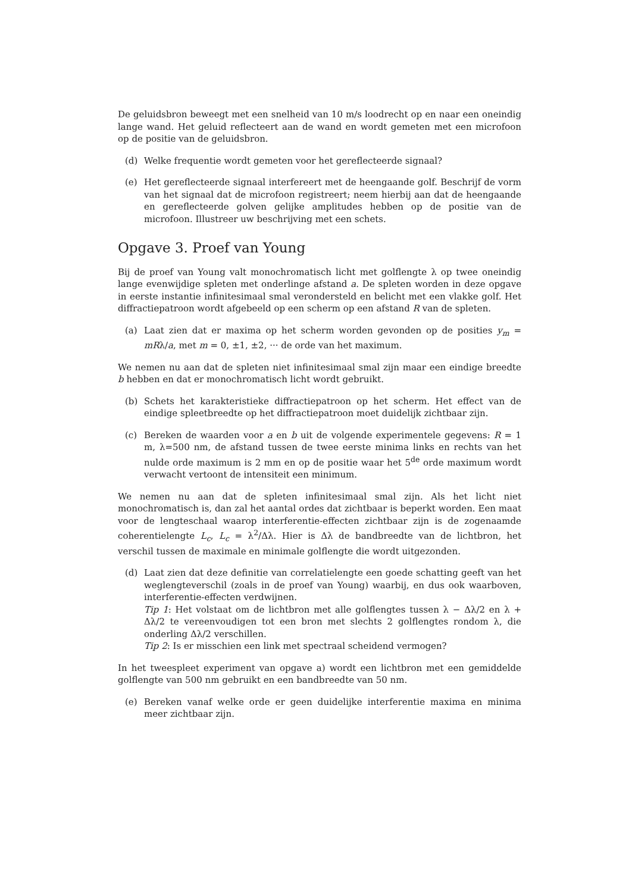De geluidsbron beweegt met een snelheid van 10 m/s loodrecht op en naar een oneindig lange wand. Het geluid reflecteert aan de wand en wordt gemeten met een microfoon op de positie van de geluidsbron.
(d) Welke frequentie wordt gemeten voor het gereflecteerde signaal?
(e) Het gereflecteerde signaal interfereert met de heengaande golf. Beschrijf de vorm van het signaal dat de microfoon registreert; neem hierbij aan dat de heengaande en gereflecteerde golven gelijke amplitudes hebben op de positie van de microfoon. Illustreer uw beschrijving met een schets.
Opgave 3. Proef van Young
Bij de proef van Young valt monochromatisch licht met golflengte λ op twee oneindig lange evenwijdige spleten met onderlinge afstand a. De spleten worden in deze opgave in eerste instantie infinitesimaal smal verondersteld en belicht met een vlakke golf. Het diffractiepatroon wordt afgebeeld op een scherm op een afstand R van de spleten.
(a) Laat zien dat er maxima op het scherm worden gevonden op de posities y<sub>m</sub> = mRλ/a, met m = 0, ±1, ±2, ··· de orde van het maximum.
We nemen nu aan dat de spleten niet infinitesimaal smal zijn maar een eindige breedte b hebben en dat er monochromatisch licht wordt gebruikt.
(b) Schets het karakteristieke diffractiepatroon op het scherm. Het effect van de eindige spleetbreedte op het diffractiepatroon moet duidelijk zichtbaar zijn.
(c) Bereken de waarden voor a en b uit de volgende experimentele gegevens: R = 1 m, λ=500 nm, de afstand tussen de twee eerste minima links en rechts van het nulde orde maximum is 2 mm en op de positie waar het 5<sup>de</sup> orde maximum wordt verwacht vertoont de intensiteit een minimum.
We nemen nu aan dat de spleten infinitesimaal smal zijn. Als het licht niet monochromatisch is, dan zal het aantal ordes dat zichtbaar is beperkt worden. Een maat voor de lengteschaal waarop interferentie-effecten zichtbaar zijn is de zogenaamde coherentielengte L<sub>c</sub>, L<sub>c</sub> = λ<sup>2</sup>/Δλ. Hier is Δλ de bandbreedte van de lichtbron, het verschil tussen de maximale en minimale golflengte die wordt uitgezonden.
(d) Laat zien dat deze definitie van correlatielengte een goede schatting geeft van het weglengteverschil (zoals in de proef van Young) waarbij, en dus ook waarboven, interferentie-effecten verdwijnen.
Tip 1: Het volstaat om de lichtbron met alle golflengtes tussen λ − Δλ/2 en λ + Δλ/2 te vereenvoudigen tot een bron met slechts 2 golflengtes rondom λ, die onderling Δλ/2 verschillen.
Tip 2: Is er misschien een link met spectraal scheidend vermogen?
In het tweespleet experiment van opgave a) wordt een lichtbron met een gemiddelde golflengte van 500 nm gebruikt en een bandbreedte van 50 nm.
(e) Bereken vanaf welke orde er geen duidelijke interferentie maxima en minima meer zichtbaar zijn.